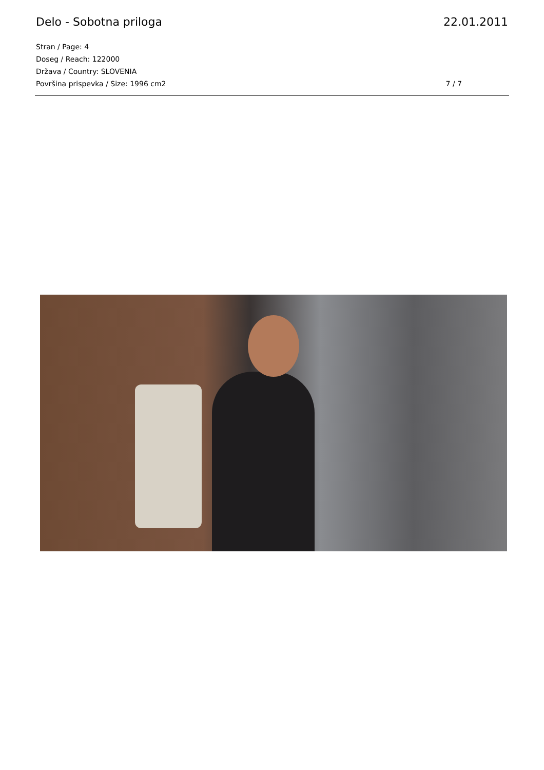Delo - Sobotna priloga 22.01.2011
Stran / Page: 4
Doseg / Reach: 122000
Država / Country: SLOVENIA
Površina prispevka / Size: 1996 cm2 7 / 7